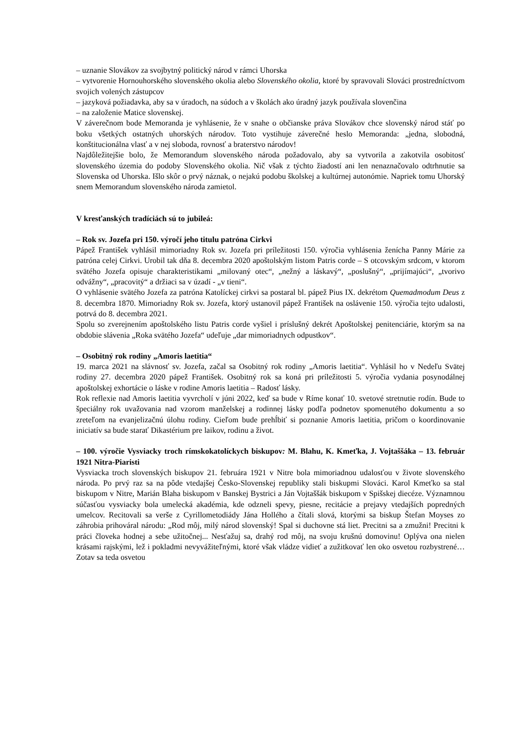– uznanie Slovákov za svojbytný politický národ v rámci Uhorska
– vytvorenie Hornouhorského slovenského okolia alebo Slovenského okolia, ktoré by spravovali Slováci prostredníctvom svojich volených zástupcov
– jazyková požiadavka, aby sa v úradoch, na súdoch a v školách ako úradný jazyk používala slovenčina
– na založenie Matice slovenskej.
V záverečnom bode Memoranda je vyhlásenie, že v snahe o občianske práva Slovákov chce slovenský národ stáť po boku všetkých ostatných uhorských národov. Toto vystihuje záverečné heslo Memoranda: „jedna, slobodná, konštitucionálna vlasť a v nej sloboda, rovnosť a braterstvo národov!
Najdôležitejšie bolo, že Memorandum slovenského národa požadovalo, aby sa vytvorila a zakotvila osobitosť slovenského územia do podoby Slovenského okolia. Nič však z týchto žiadostí ani len nenaznačovalo odtrhnutie sa Slovenska od Uhorska. Išlo skôr o prvý náznak, o nejakú podobu školskej a kultúrnej autonómie. Napriek tomu Uhorský snem Memorandum slovenského národa zamietol.
V kresťanských tradíciách sú to jubileá:
– Rok sv. Jozefa pri 150. výročí jeho titulu patróna Cirkvi
Pápež František vyhlásil mimoriadny Rok sv. Jozefa pri príležitosti 150. výročia vyhlásenia ženícha Panny Márie za patróna celej Cirkvi. Urobil tak dňa 8. decembra 2020 apoštolským listom Patris corde – S otcovským srdcom, v ktorom svätého Jozefa opisuje charakteristikami „milovaný otec“, „nežný a láskavý“, „poslušný“, „prijímajúci“, „tvorivo odvážny“, „pracovitý“ a držiaci sa v úzadí - „v tieni“.
O vyhlásenie svätého Jozefa za patróna Katolíckej cirkvi sa postaral bl. pápež Pius IX. dekrétom Quemadmodum Deus z 8. decembra 1870. Mimoriadny Rok sv. Jozefa, ktorý ustanovil pápež František na oslávenie 150. výročia tejto udalosti, potrvá do 8. decembra 2021.
Spolu so zverejnením apoštolského listu Patris corde vyšiel i príslušný dekrét Apoštolskej penitenciárie, ktorým sa na obdobie slávenia „Roka svätého Jozefa“ udeľuje „dar mimoriadnych odpustkov“.
– Osobitný rok rodiny „Amoris laetitia“
19. marca 2021 na slávnosť sv. Jozefa, začal sa Osobitný rok rodiny „Amoris laetitia“. Vyhlásil ho v Nedeľu Svätej rodiny 27. decembra 2020 pápež František. Osobitný rok sa koná pri príležitosti 5. výročia vydania posynodálnej apoštolskej exhortácie o láske v rodine Amoris laetitia – Radosť lásky.
Rok reflexie nad Amoris laetitia vyvrcholí v júni 2022, keď sa bude v Ríme konať 10. svetové stretnutie rodín. Bude to špeciálny rok uvažovania nad vzorom manželskej a rodinnej lásky podľa podnetov spomenutého dokumentu a so zreteľom na evanjelizačnú úlohu rodiny. Cieľom bude prehĺbiť si poznanie Amoris laetitia, pričom o koordinovanie iniciatív sa bude starať Dikastérium pre laikov, rodinu a život.
– 100. výročie Vysviacky troch rímskokatolíckych biskupov: M. Blahu, K. Kmeťka, J. Vojtaššáka – 13. február 1921 Nitra-Piaristi
Vysviacka troch slovenských biskupov 21. februára 1921 v Nitre bola mimoriadnou udalosťou v živote slovenského národa. Po prvý raz sa na pôde vtedajšej Česko-Slovenskej republiky stali biskupmi Slováci. Karol Kmeťko sa stal biskupom v Nitre, Marián Blaha biskupom v Banskej Bystrici a Ján Vojtaššák biskupom v Spišskej diecéze. Významnou súčasťou vysviacky bola umelecká akadémia, kde odzneli spevy, piesne, recitácie a prejavy vtedajších popredných umelcov. Recitovali sa verše z Cyrillometodiády Jána Hollého a čítali slová, ktorými sa biskup Štefan Moyses zo záhrobia prihováral národu: „Rod môj, milý národ slovenský! Spal si duchovne stá liet. Precitni sa a zmužni! Precitni k práci človeka hodnej a sebe užitočnej... Nesťažuj sa, drahý rod môj, na svoju krušnú domovinu! Oplýva ona nielen krásami rajskými, lež i pokladmi nevyvážiteľnými, ktoré však vládze vidieť a zužitkovať len oko osvetou rozbystrené… Zotav sa teda osvetou